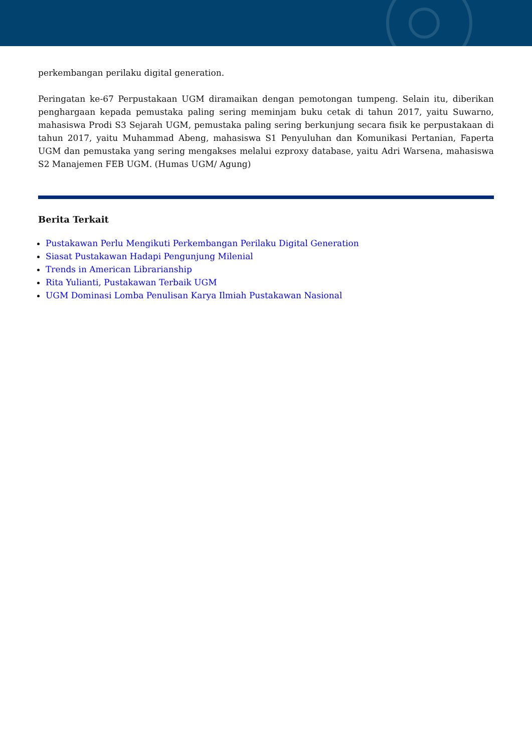perkembangan perilaku digital generation.
Peringatan ke-67 Perpustakaan UGM diramaikan dengan pemotongan tumpeng. Selain itu, diberikan penghargaan kepada pemustaka paling sering meminjam buku cetak di tahun 2017, yaitu Suwarno, mahasiswa Prodi S3 Sejarah UGM, pemustaka paling sering berkunjung secara fisik ke perpustakaan di tahun 2017, yaitu Muhammad Abeng, mahasiswa S1 Penyuluhan dan Komunikasi Pertanian, Faperta UGM dan pemustaka yang sering mengakses melalui ezproxy database, yaitu Adri Warsena, mahasiswa S2 Manajemen FEB UGM. (Humas UGM/ Agung)
Berita Terkait
Pustakawan Perlu Mengikuti Perkembangan Perilaku Digital Generation
Siasat Pustakawan Hadapi Pengunjung Milenial
Trends in American Librarianship
Rita Yulianti, Pustakawan Terbaik UGM
UGM Dominasi Lomba Penulisan Karya Ilmiah Pustakawan Nasional